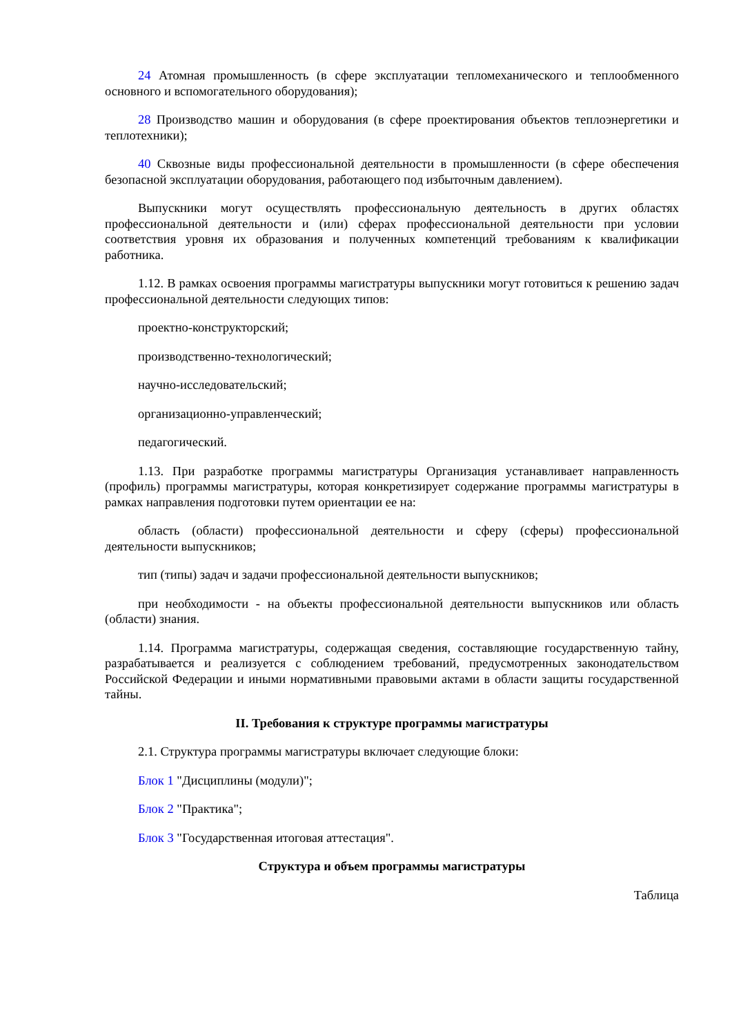24 Атомная промышленность (в сфере эксплуатации тепломеханического и теплообменного основного и вспомогательного оборудования);
28 Производство машин и оборудования (в сфере проектирования объектов теплоэнергетики и теплотехники);
40 Сквозные виды профессиональной деятельности в промышленности (в сфере обеспечения безопасной эксплуатации оборудования, работающего под избыточным давлением).
Выпускники могут осуществлять профессиональную деятельность в других областях профессиональной деятельности и (или) сферах профессиональной деятельности при условии соответствия уровня их образования и полученных компетенций требованиям к квалификации работника.
1.12. В рамках освоения программы магистратуры выпускники могут готовиться к решению задач профессиональной деятельности следующих типов:
проектно-конструкторский;
производственно-технологический;
научно-исследовательский;
организационно-управленческий;
педагогический.
1.13. При разработке программы магистратуры Организация устанавливает направленность (профиль) программы магистратуры, которая конкретизирует содержание программы магистратуры в рамках направления подготовки путем ориентации ее на:
область (области) профессиональной деятельности и сферу (сферы) профессиональной деятельности выпускников;
тип (типы) задач и задачи профессиональной деятельности выпускников;
при необходимости - на объекты профессиональной деятельности выпускников или область (области) знания.
1.14. Программа магистратуры, содержащая сведения, составляющие государственную тайну, разрабатывается и реализуется с соблюдением требований, предусмотренных законодательством Российской Федерации и иными нормативными правовыми актами в области защиты государственной тайны.
II. Требования к структуре программы магистратуры
2.1. Структура программы магистратуры включает следующие блоки:
Блок 1 "Дисциплины (модули)";
Блок 2 "Практика";
Блок 3 "Государственная итоговая аттестация".
Структура и объем программы магистратуры
Таблица